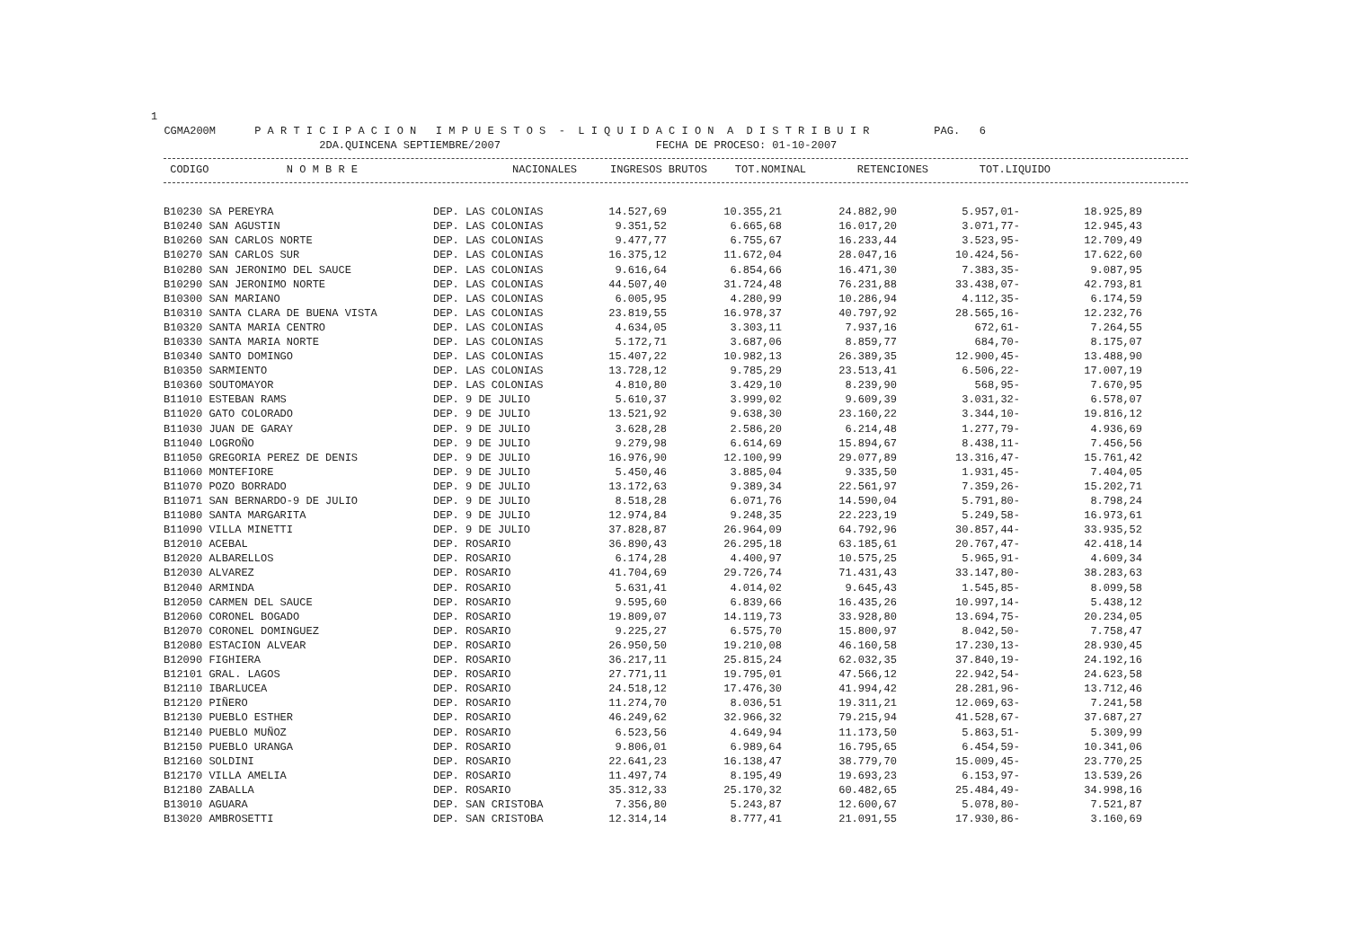1 CGMA200M P A R T I C I P A C I O N I M P U E S T O S - L I Q U I D A C I O N A D I S T R I B U I R PAG. 6 2DA.QUINCENA SEPTIEMBRE/2007 FECHA DE PROCESO: 01-10-2007
| CODIGO N O M B R E | | NACIONALES | INGRESOS BRUTOS | TOT.NOMINAL | RETENCIONES | TOT.LIQUIDO |
| --- | --- | --- | --- | --- | --- | --- |
| B10230 SA PEREYRA | DEP. LAS COLONIAS | 14.527,69 | 10.355,21 | 24.882,90 | 5.957,01- | 18.925,89 |
| B10240 SAN AGUSTIN | DEP. LAS COLONIAS | 9.351,52 | 6.665,68 | 16.017,20 | 3.071,77- | 12.945,43 |
| B10260 SAN CARLOS NORTE | DEP. LAS COLONIAS | 9.477,77 | 6.755,67 | 16.233,44 | 3.523,95- | 12.709,49 |
| B10270 SAN CARLOS SUR | DEP. LAS COLONIAS | 16.375,12 | 11.672,04 | 28.047,16 | 10.424,56- | 17.622,60 |
| B10280 SAN JERONIMO DEL SAUCE | DEP. LAS COLONIAS | 9.616,64 | 6.854,66 | 16.471,30 | 7.383,35- | 9.087,95 |
| B10290 SAN JERONIMO NORTE | DEP. LAS COLONIAS | 44.507,40 | 31.724,48 | 76.231,88 | 33.438,07- | 42.793,81 |
| B10300 SAN MARIANO | DEP. LAS COLONIAS | 6.005,95 | 4.280,99 | 10.286,94 | 4.112,35- | 6.174,59 |
| B10310 SANTA CLARA DE BUENA VISTA | DEP. LAS COLONIAS | 23.819,55 | 16.978,37 | 40.797,92 | 28.565,16- | 12.232,76 |
| B10320 SANTA MARIA CENTRO | DEP. LAS COLONIAS | 4.634,05 | 3.303,11 | 7.937,16 | 672,61- | 7.264,55 |
| B10330 SANTA MARIA NORTE | DEP. LAS COLONIAS | 5.172,71 | 3.687,06 | 8.859,77 | 684,70- | 8.175,07 |
| B10340 SANTO DOMINGO | DEP. LAS COLONIAS | 15.407,22 | 10.982,13 | 26.389,35 | 12.900,45- | 13.488,90 |
| B10350 SARMIENTO | DEP. LAS COLONIAS | 13.728,12 | 9.785,29 | 23.513,41 | 6.506,22- | 17.007,19 |
| B10360 SOUTOMAYOR | DEP. LAS COLONIAS | 4.810,80 | 3.429,10 | 8.239,90 | 568,95- | 7.670,95 |
| B11010 ESTEBAN RAMS | DEP. 9 DE JULIO | 5.610,37 | 3.999,02 | 9.609,39 | 3.031,32- | 6.578,07 |
| B11020 GATO COLORADO | DEP. 9 DE JULIO | 13.521,92 | 9.638,30 | 23.160,22 | 3.344,10- | 19.816,12 |
| B11030 JUAN DE GARAY | DEP. 9 DE JULIO | 3.628,28 | 2.586,20 | 6.214,48 | 1.277,79- | 4.936,69 |
| B11040 LOGROÑO | DEP. 9 DE JULIO | 9.279,98 | 6.614,69 | 15.894,67 | 8.438,11- | 7.456,56 |
| B11050 GREGORIA PEREZ DE DENIS | DEP. 9 DE JULIO | 16.976,90 | 12.100,99 | 29.077,89 | 13.316,47- | 15.761,42 |
| B11060 MONTEFIORE | DEP. 9 DE JULIO | 5.450,46 | 3.885,04 | 9.335,50 | 1.931,45- | 7.404,05 |
| B11070 POZO BORRADO | DEP. 9 DE JULIO | 13.172,63 | 9.389,34 | 22.561,97 | 7.359,26- | 15.202,71 |
| B11071 SAN BERNARDO-9 DE JULIO | DEP. 9 DE JULIO | 8.518,28 | 6.071,76 | 14.590,04 | 5.791,80- | 8.798,24 |
| B11080 SANTA MARGARITA | DEP. 9 DE JULIO | 12.974,84 | 9.248,35 | 22.223,19 | 5.249,58- | 16.973,61 |
| B11090 VILLA MINETTI | DEP. 9 DE JULIO | 37.828,87 | 26.964,09 | 64.792,96 | 30.857,44- | 33.935,52 |
| B12010 ACEBAL | DEP. ROSARIO | 36.890,43 | 26.295,18 | 63.185,61 | 20.767,47- | 42.418,14 |
| B12020 ALBARELLOS | DEP. ROSARIO | 6.174,28 | 4.400,97 | 10.575,25 | 5.965,91- | 4.609,34 |
| B12030 ALVAREZ | DEP. ROSARIO | 41.704,69 | 29.726,74 | 71.431,43 | 33.147,80- | 38.283,63 |
| B12040 ARMINDA | DEP. ROSARIO | 5.631,41 | 4.014,02 | 9.645,43 | 1.545,85- | 8.099,58 |
| B12050 CARMEN DEL SAUCE | DEP. ROSARIO | 9.595,60 | 6.839,66 | 16.435,26 | 10.997,14- | 5.438,12 |
| B12060 CORONEL BOGADO | DEP. ROSARIO | 19.809,07 | 14.119,73 | 33.928,80 | 13.694,75- | 20.234,05 |
| B12070 CORONEL DOMINGUEZ | DEP. ROSARIO | 9.225,27 | 6.575,70 | 15.800,97 | 8.042,50- | 7.758,47 |
| B12080 ESTACION ALVEAR | DEP. ROSARIO | 26.950,50 | 19.210,08 | 46.160,58 | 17.230,13- | 28.930,45 |
| B12090 FIGHIERA | DEP. ROSARIO | 36.217,11 | 25.815,24 | 62.032,35 | 37.840,19- | 24.192,16 |
| B12101 GRAL. LAGOS | DEP. ROSARIO | 27.771,11 | 19.795,01 | 47.566,12 | 22.942,54- | 24.623,58 |
| B12110 IBARLUCEA | DEP. ROSARIO | 24.518,12 | 17.476,30 | 41.994,42 | 28.281,96- | 13.712,46 |
| B12120 PIÑERO | DEP. ROSARIO | 11.274,70 | 8.036,51 | 19.311,21 | 12.069,63- | 7.241,58 |
| B12130 PUEBLO ESTHER | DEP. ROSARIO | 46.249,62 | 32.966,32 | 79.215,94 | 41.528,67- | 37.687,27 |
| B12140 PUEBLO MUÑOZ | DEP. ROSARIO | 6.523,56 | 4.649,94 | 11.173,50 | 5.863,51- | 5.309,99 |
| B12150 PUEBLO URANGA | DEP. ROSARIO | 9.806,01 | 6.989,64 | 16.795,65 | 6.454,59- | 10.341,06 |
| B12160 SOLDINI | DEP. ROSARIO | 22.641,23 | 16.138,47 | 38.779,70 | 15.009,45- | 23.770,25 |
| B12170 VILLA AMELIA | DEP. ROSARIO | 11.497,74 | 8.195,49 | 19.693,23 | 6.153,97- | 13.539,26 |
| B12180 ZABALLA | DEP. ROSARIO | 35.312,33 | 25.170,32 | 60.482,65 | 25.484,49- | 34.998,16 |
| B13010 AGUARA | DEP. SAN CRISTOBA | 7.356,80 | 5.243,87 | 12.600,67 | 5.078,80- | 7.521,87 |
| B13020 AMBROSETTI | DEP. SAN CRISTOBA | 12.314,14 | 8.777,41 | 21.091,55 | 17.930,86- | 3.160,69 |